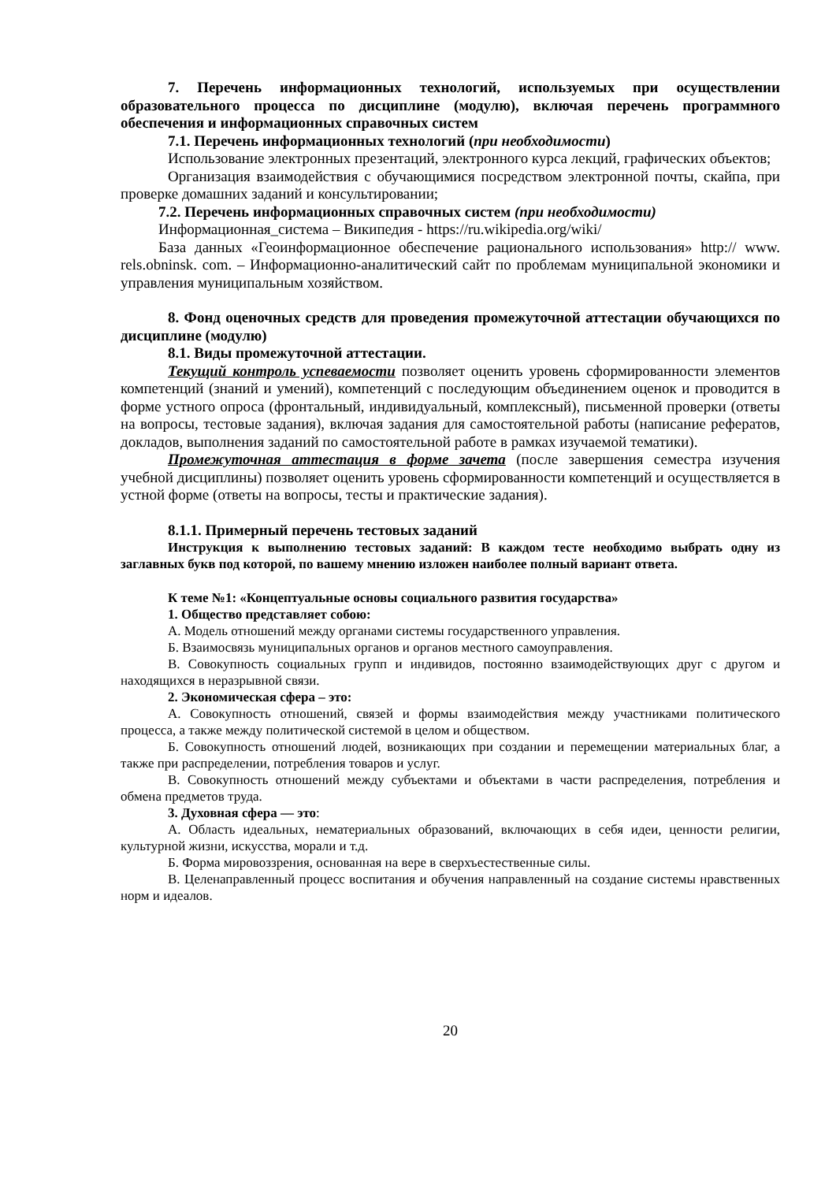7. Перечень информационных технологий, используемых при осуществлении образовательного процесса по дисциплине (модулю), включая перечень программного обеспечения и информационных справочных систем
7.1. Перечень информационных технологий (при необходимости)
Использование электронных презентаций, электронного курса лекций, графических объектов;
Организация взаимодействия с обучающимися посредством электронной почты, скайпа, при проверке домашних заданий и консультировании;
7.2. Перечень информационных справочных систем (при необходимости)
Информационная_система – Википедия - https://ru.wikipedia.org/wiki/
База данных «Геоинформационное обеспечение рационального использования» http:// www. rels.obninsk. com. – Информационно-аналитический сайт по проблемам муниципальной экономики и управления муниципальным хозяйством.
8. Фонд оценочных средств для проведения промежуточной аттестации обучающихся по дисциплине (модулю)
8.1. Виды промежуточной аттестации.
Текущий контроль успеваемости позволяет оценить уровень сформированности элементов компетенций (знаний и умений), компетенций с последующим объединением оценок и проводится в форме устного опроса (фронтальный, индивидуальный, комплексный), письменной проверки (ответы на вопросы, тестовые задания), включая задания для самостоятельной работы (написание рефератов, докладов, выполнения заданий по самостоятельной работе в рамках изучаемой тематики).
Промежуточная аттестация в форме зачета (после завершения семестра изучения учебной дисциплины) позволяет оценить уровень сформированности компетенций и осуществляется в устной форме (ответы на вопросы, тесты и практические задания).
8.1.1. Примерный перечень тестовых заданий
Инструкция к выполнению тестовых заданий: В каждом тесте необходимо выбрать одну из заглавных букв под которой, по вашему мнению изложен наиболее полный вариант ответа.
К теме №1: «Концептуальные основы социального развития государства»
1. Общество представляет собою:
А. Модель отношений между органами системы государственного управления.
Б. Взаимосвязь муниципальных органов и органов местного самоуправления.
В. Совокупность социальных групп и индивидов, постоянно взаимодействующих друг с другом и находящихся в неразрывной связи.
2. Экономическая сфера – это:
А. Совокупность отношений, связей и формы взаимодействия между участниками политического процесса, а также между политической системой в целом и обществом.
Б. Совокупность отношений людей, возникающих при создании и перемещении материальных благ, а также при распределении, потребления товаров и услуг.
В. Совокупность отношений между субъектами и объектами в части распределения, потребления и обмена предметов труда.
3. Духовная сфера — это:
А. Область идеальных, нематериальных образований, включающих в себя идеи, ценности религии, культурной жизни, искусства, морали и т.д.
Б. Форма мировоззрения, основанная на вере в сверхъестественные силы.
В. Целенаправленный процесс воспитания и обучения направленный на создание системы нравственных норм и идеалов.
20